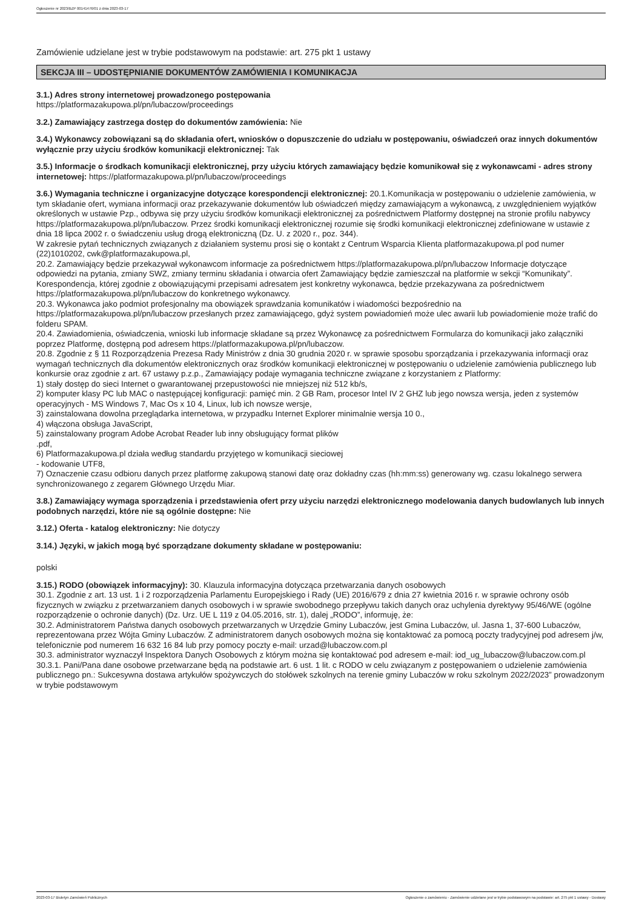Ogłoszenie nr 2023/BZP 00141476/01 z dnia 2023-03-17
Zamówienie udzielane jest w trybie podstawowym na podstawie: art. 275 pkt 1 ustawy
SEKCJA III – UDOSTĘPNIANIE DOKUMENTÓW ZAMÓWIENIA I KOMUNIKACJA
3.1.) Adres strony internetowej prowadzonego postępowania
https://platformazakupowa.pl/pn/lubaczow/proceedings
3.2.) Zamawiający zastrzega dostęp do dokumentów zamówienia: Nie
3.4.) Wykonawcy zobowiązani są do składania ofert, wniosków o dopuszczenie do udziału w postępowaniu, oświadczeń oraz innych dokumentów wyłącznie przy użyciu środków komunikacji elektronicznej: Tak
3.5.) Informacje o środkach komunikacji elektronicznej, przy użyciu których zamawiający będzie komunikował się z wykonawcami - adres strony internetowej: https://platformazakupowa.pl/pn/lubaczow/proceedings
3.6.) Wymagania techniczne i organizacyjne dotyczące korespondencji elektronicznej: 20.1.Komunikacja w postępowaniu o udzielenie zamówienia, w tym składanie ofert, wymiana informacji oraz przekazywanie dokumentów lub oświadczeń między zamawiającym a wykonawcą, z uwzględnieniem wyjątków określonych w ustawie Pzp., odbywa się przy użyciu środków komunikacji elektronicznej za pośrednictwem Platformy dostępnej na stronie profilu nabywcy https://platformazakupowa.pl/pn/lubaczow. Przez środki komunikacji elektronicznej rozumie się środki komunikacji elektronicznej zdefiniowane w ustawie z dnia 18 lipca 2002 r. o świadczeniu usług drogą elektroniczną (Dz. U. z 2020 r., poz. 344).
W zakresie pytań technicznych związanych z działaniem systemu prosi się o kontakt z Centrum Wsparcia Klienta platformazakupowa.pl pod numer (22)1010202, cwk@platformazakupowa.pl,
20.2. Zamawiający będzie przekazywał wykonawcom informacje za pośrednictwem https://platformazakupowa.pl/pn/lubaczow Informacje dotyczące odpowiedzi na pytania, zmiany SWZ, zmiany terminu składania i otwarcia ofert Zamawiający będzie zamieszczał na platformie w sekcji “Komunikaty”. Korespondencja, której zgodnie z obowiązującymi przepisami adresatem jest konkretny wykonawca, będzie przekazywana za pośrednictwem https://platformazakupowa.pl/pn/lubaczow do konkretnego wykonawcy.
20.3. Wykonawca jako podmiot profesjonalny ma obowiązek sprawdzania komunikatów i wiadomości bezpośrednio na https://platformazakupowa.pl/pn/lubaczow przesłanych przez zamawiającego, gdyż system powiadomień może ulec awarii lub powiadomienie może trafić do folderu SPAM.
20.4. Zawiadomienia, oświadczenia, wnioski lub informacje składane są przez Wykonawcę za pośrednictwem Formularza do komunikacji jako załączniki poprzez Platformę, dostępną pod adresem https://platformazakupowa.pl/pn/lubaczow.
20.8. Zgodnie z § 11 Rozporządzenia Prezesa Rady Ministrów z dnia 30 grudnia 2020 r. w sprawie sposobu sporządzania i przekazywania informacji oraz wymagań technicznych dla dokumentów elektronicznych oraz środków komunikacji elektronicznej w postępowaniu o udzielenie zamówienia publicznego lub konkursie oraz zgodnie z art. 67 ustawy p.z.p., Zamawiający podaje wymagania techniczne związane z korzystaniem z Platformy:
1) stały dostęp do sieci Internet o gwarantowanej przepustowości nie mniejszej niż 512 kb/s,
2) komputer klasy PC lub MAC o następującej konfiguracji: pamięć min. 2 GB Ram, procesor Intel IV 2 GHZ lub jego nowsza wersja, jeden z systemów operacyjnych - MS Windows 7, Mac Os x 10 4, Linux, lub ich nowsze wersje,
3) zainstalowana dowolna przeglądarka internetowa, w przypadku Internet Explorer minimalnie wersja 10 0.,
4) włączona obsługa JavaScript,
5) zainstalowany program Adobe Acrobat Reader lub inny obsługujący format plików
.pdf,
6) Platformazakupowa.pl działa według standardu przyjętego w komunikacji sieciowej
- kodowanie UTF8,
7) Oznaczenie czasu odbioru danych przez platformę zakupową stanowi datę oraz dokładny czas (hh:mm:ss) generowany wg. czasu lokalnego serwera synchronizowanego z zegarem Głównego Urzędu Miar.
3.8.) Zamawiający wymaga sporządzenia i przedstawienia ofert przy użyciu narzędzi elektronicznego modelowania danych budowlanych lub innych podobnych narzędzi, które nie są ogólnie dostępne: Nie
3.12.) Oferta - katalog elektroniczny: Nie dotyczy
3.14.) Języki, w jakich mogą być sporządzane dokumenty składane w postępowaniu:
polski
3.15.) RODO (obowiązek informacyjny): 30. Klauzula informacyjna dotycząca przetwarzania danych osobowych
30.1. Zgodnie z art. 13 ust. 1 i 2 rozporządzenia Parlamentu Europejskiego i Rady (UE) 2016/679 z dnia 27 kwietnia 2016 r. w sprawie ochrony osób fizycznych w związku z przetwarzaniem danych osobowych i w sprawie swobodnego przepływu takich danych oraz uchylenia dyrektywy 95/46/WE (ogólne rozporządzenie o ochronie danych) (Dz. Urz. UE L 119 z 04.05.2016, str. 1), dalej „RODO”, informuję, że:
30.2. Administratorem Państwa danych osobowych przetwarzanych w Urzędzie Gminy Lubaczów, jest Gmina Lubaczów, ul. Jasna 1, 37-600 Lubaczów, reprezentowana przez Wójta Gminy Lubaczów. Z administratorem danych osobowych można się kontaktować za pomocą poczty tradycyjnej pod adresem j/w, telefonicznie pod numerem 16 632 16 84 lub przy pomocy poczty e-mail: urzad@lubaczow.com.pl
30.3. administrator wyznaczył Inspektora Danych Osobowych z którym można się kontaktować pod adresem e-mail: iod_ug_lubaczow@lubaczow.com.pl
30.3.1. Pani/Pana dane osobowe przetwarzane będą na podstawie art. 6 ust. 1 lit. c RODO w celu związanym z postępowaniem o udzielenie zamówienia publicznego pn.: Sukcesywna dostawa artykułów spożywczych do stołówek szkolnych na terenie gminy Lubaczów w roku szkolnym 2022/2023” prowadzonym w trybie podstawowym
2023-03-17 Biuletyn Zamówień Publicznych Ogłoszenie o zamówieniu - Zamówienie udzielane jest w trybie podstawowym na podstawie: art. 275 pkt 1 ustawy - Dostawy